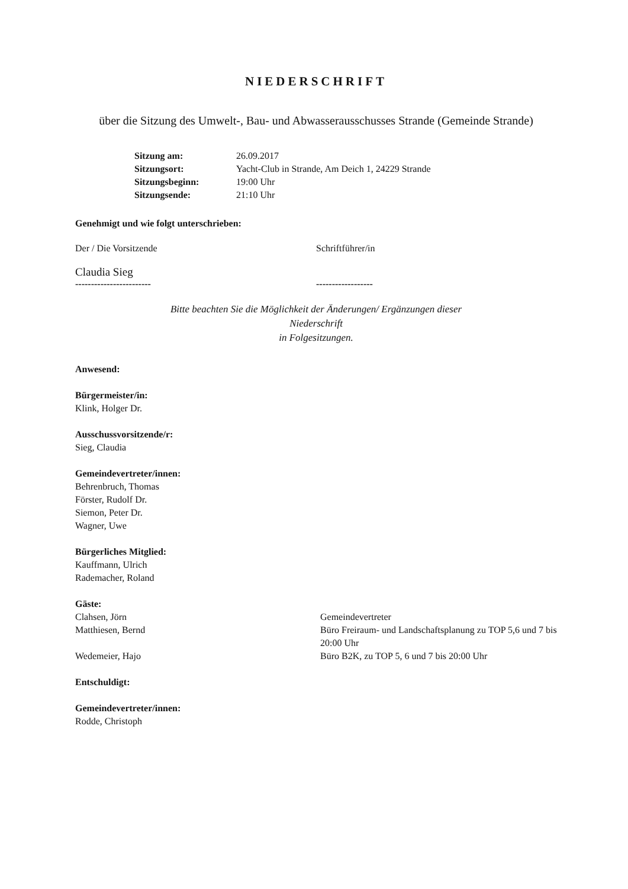NIEDERSCHRIFT
über die Sitzung des Umwelt-, Bau- und Abwasserausschusses Strande (Gemeinde Strande)
| Sitzung am: | 26.09.2017 |
| Sitzungsort: | Yacht-Club in Strande, Am Deich 1, 24229 Strande |
| Sitzungsbeginn: | 19:00 Uhr |
| Sitzungsende: | 21:10 Uhr |
Genehmigt und wie folgt unterschrieben:
Der / Die Vorsitzende Schriftführer/in
Claudia Sieg
------------------------ ------------------
Bitte beachten Sie die Möglichkeit der Änderungen/ Ergänzungen dieser
Niederschrift
in Folgesitzungen.
Anwesend:
Bürgermeister/in:
Klink, Holger Dr.
Ausschussvorsitzende/r:
Sieg, Claudia
Gemeindevertreter/innen:
Behrenbruch, Thomas
Förster, Rudolf Dr.
Siemon, Peter Dr.
Wagner, Uwe
Bürgerliches Mitglied:
Kauffmann, Ulrich
Rademacher, Roland
Gäste:
Clahsen, Jörn Gemeindevertreter
Matthiesen, Bernd Büro Freiraum- und Landschaftsplanung zu TOP 5,6 und 7 bis 20:00 Uhr
Wedemeier, Hajo Büro B2K, zu TOP 5, 6 und 7 bis 20:00 Uhr
Entschuldigt:
Gemeindevertreter/innen:
Rodde, Christoph